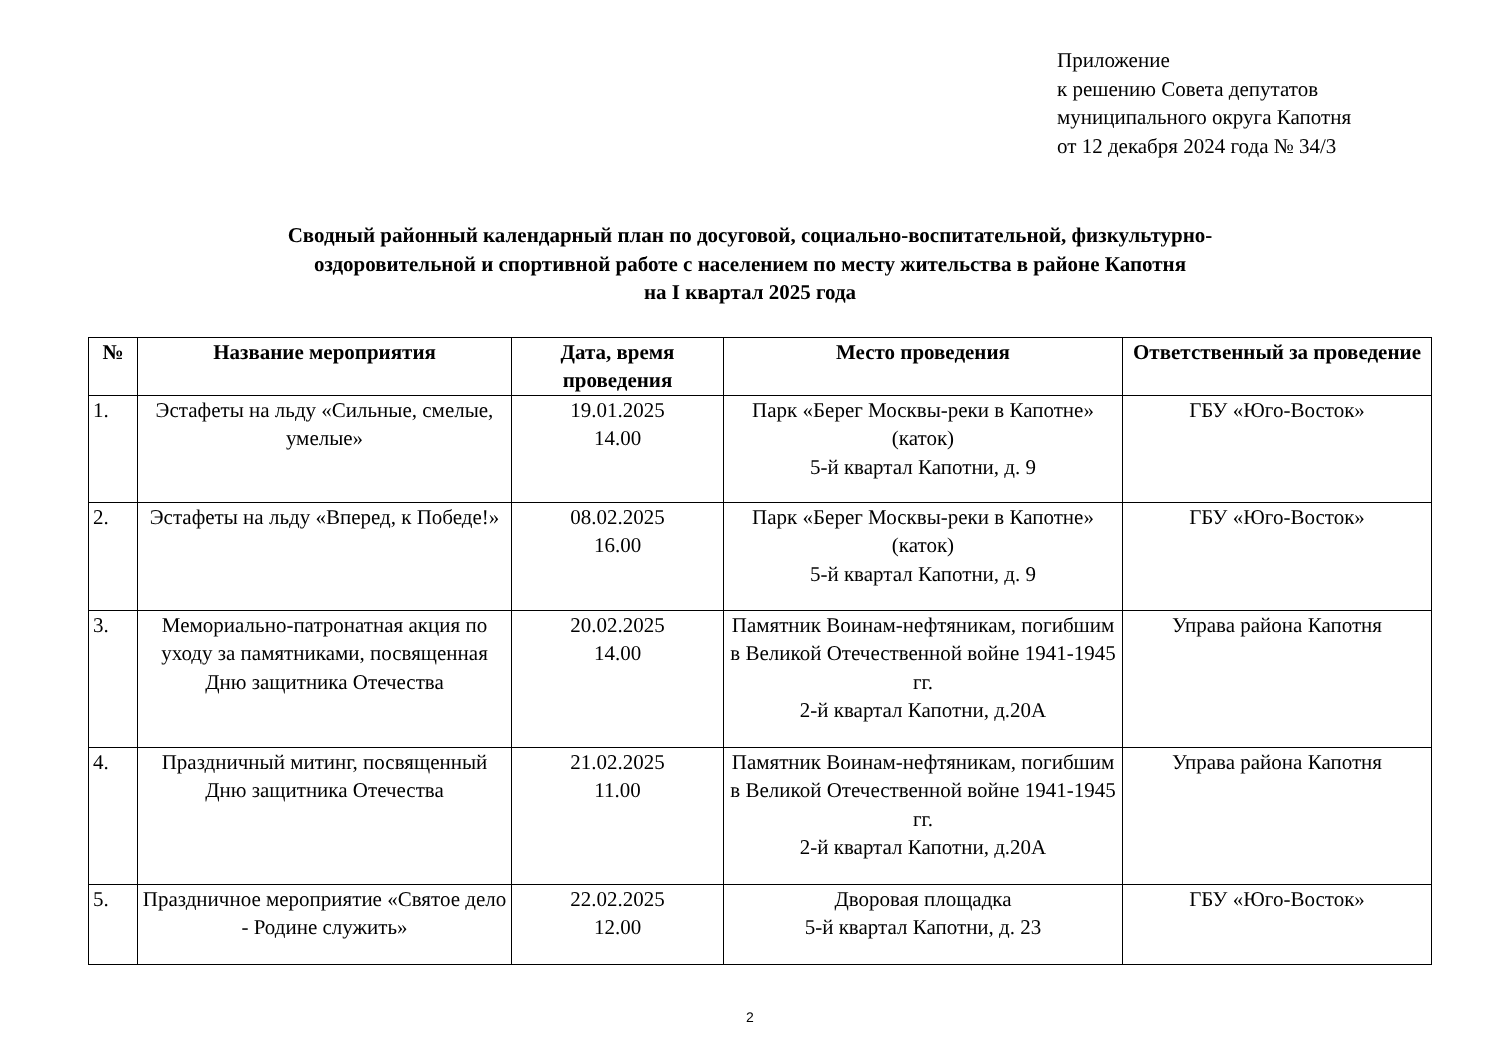Приложение
к решению Совета депутатов
муниципального округа Капотня
от 12 декабря 2024 года № 34/3
Сводный районный календарный план по досуговой, социально-воспитательной, физкультурно-
оздоровительной и спортивной работе с населением по месту жительства в районе Капотня
на I квартал 2025 года
| № | Название мероприятия | Дата, время проведения | Место проведения | Ответственный за проведение |
| --- | --- | --- | --- | --- |
| 1. | Эстафеты на льду «Сильные, смелые, умелые» | 19.01.2025 14.00 | Парк «Берег Москвы-реки в Капотне» (каток) 5-й квартал Капотни, д. 9 | ГБУ «Юго-Восток» |
| 2. | Эстафеты на льду «Вперед, к Победе!» | 08.02.2025 16.00 | Парк «Берег Москвы-реки в Капотне» (каток) 5-й квартал Капотни, д. 9 | ГБУ «Юго-Восток» |
| 3. | Мемориально-патронатная акция по уходу за памятниками, посвященная Дню защитника Отечества | 20.02.2025 14.00 | Памятник Воинам-нефтяникам, погибшим в Великой Отечественной войне 1941-1945 гг. 2-й квартал Капотни, д.20А | Управа района Капотня |
| 4. | Праздничный митинг, посвященный Дню защитника Отечества | 21.02.2025 11.00 | Памятник Воинам-нефтяникам, погибшим в Великой Отечественной войне 1941-1945 гг. 2-й квартал Капотни, д.20А | Управа района Капотня |
| 5. | Праздничное мероприятие «Святое дело - Родине служить» | 22.02.2025 12.00 | Дворовая площадка 5-й квартал Капотни, д. 23 | ГБУ «Юго-Восток» |
2